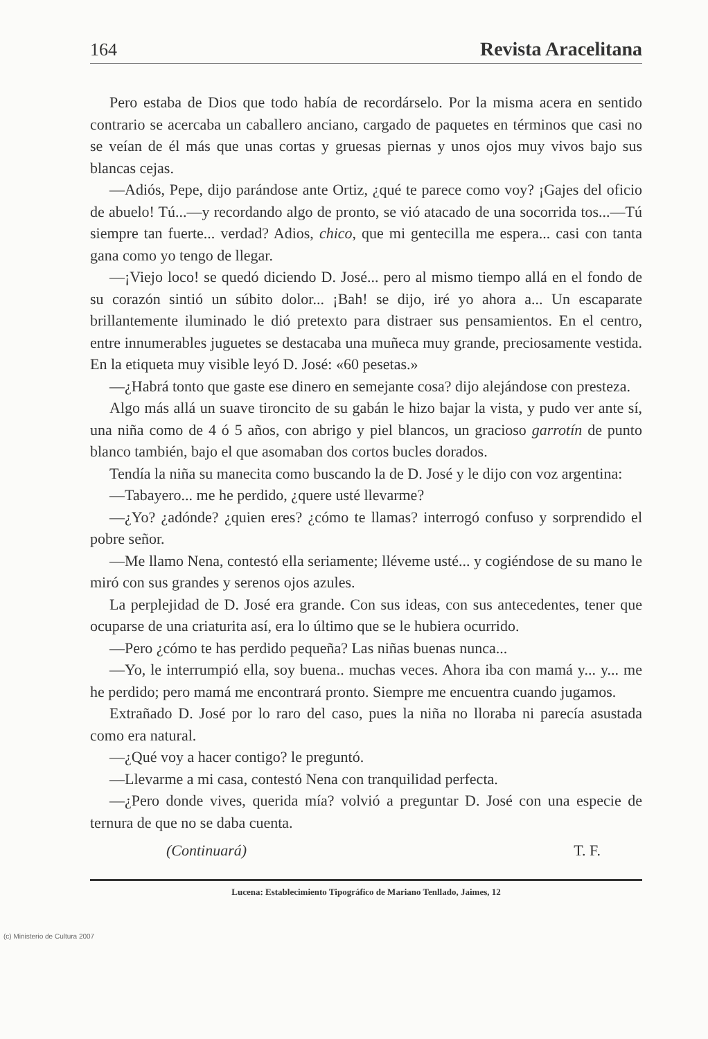164 Revista Aracelitana
Pero estaba de Dios que todo había de recordárselo. Por la misma acera en sentido contrario se acercaba un caballero anciano, cargado de paquetes en términos que casi no se veían de él más que unas cortas y gruesas piernas y unos ojos muy vivos bajo sus blancas cejas.
—Adiós, Pepe, dijo parándose ante Ortiz, ¿qué te parece como voy? ¡Gajes del oficio de abuelo! Tú...—y recordando algo de pronto, se vió atacado de una socorrida tos...—Tú siempre tan fuerte... verdad? Adios, chico, que mi gentecilla me espera... casi con tanta gana como yo tengo de llegar.
—¡Viejo loco! se quedó diciendo D. José... pero al mismo tiempo allá en el fondo de su corazón sintió un súbito dolor... ¡Bah! se dijo, iré yo ahora a... Un escaparate brillantemente iluminado le dió pretexto para distraer sus pensamientos. En el centro, entre innumerables juguetes se destacaba una muñeca muy grande, preciosamente vestida. En la etiqueta muy visible leyó D. José: «60 pesetas.»
—¿Habrá tonto que gaste ese dinero en semejante cosa? dijo alejándose con presteza.
Algo más allá un suave tironcito de su gabán le hizo bajar la vista, y pudo ver ante sí, una niña como de 4 ó 5 años, con abrigo y piel blancos, un gracioso garrotín de punto blanco también, bajo el que asomaban dos cortos bucles dorados.
Tendía la niña su manecita como buscando la de D. José y le dijo con voz argentina:
—Tabayero... me he perdido, ¿quere usté llevarme?
—¿Yo? ¿adónde? ¿quien eres? ¿cómo te llamas? interrogó confuso y sorprendido el pobre señor.
—Me llamo Nena, contestó ella seriamente; lléveme usté... y cogiéndose de su mano le miró con sus grandes y serenos ojos azules.
La perplejidad de D. José era grande. Con sus ideas, con sus antecedentes, tener que ocuparse de una criaturita así, era lo último que se le hubiera ocurrido.
—Pero ¿cómo te has perdido pequeña? Las niñas buenas nunca...
—Yo, le interrumpió ella, soy buena.. muchas veces. Ahora iba con mamá y... y... me he perdido; pero mamá me encontrará pronto. Siempre me encuentra cuando jugamos.
Extrañado D. José por lo raro del caso, pues la niña no lloraba ni parecía asustada como era natural.
—¿Qué voy a hacer contigo? le preguntó.
—Llevarme a mi casa, contestó Nena con tranquilidad perfecta.
—¿Pero donde vives, querida mía? volvió a preguntar D. José con una especie de ternura de que no se daba cuenta.
(Continuará) T. F.
Lucena: Establecimiento Tipográfico de Mariano Tenllado, Jaimes, 12
(c) Ministerio de Cultura 2007